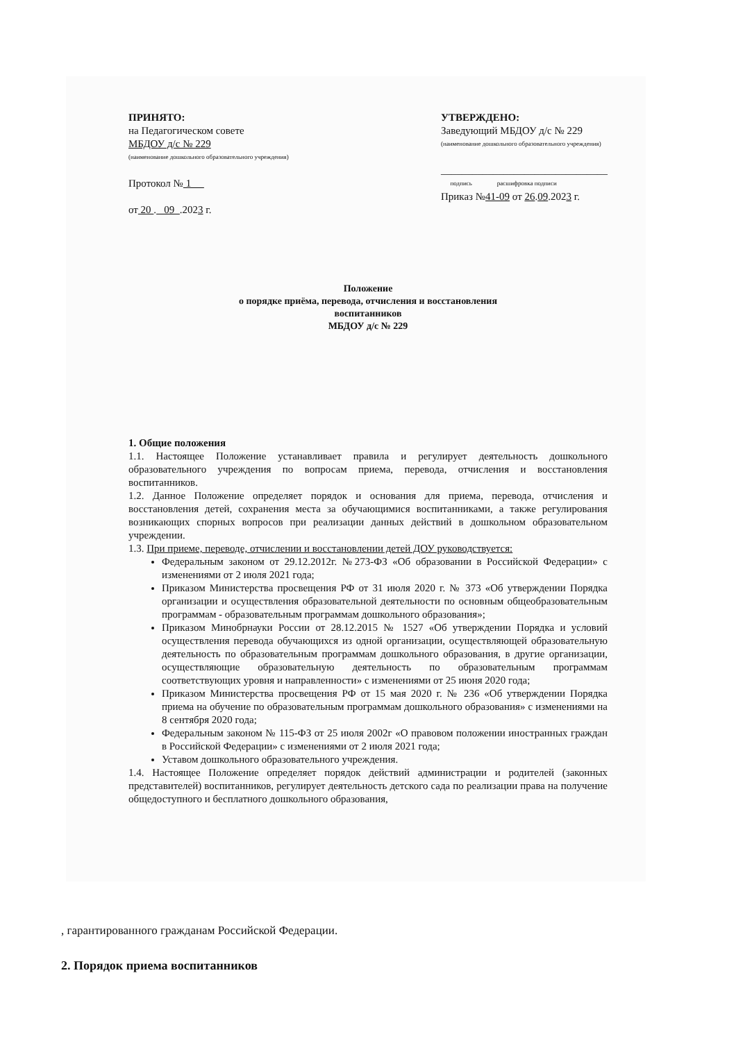ПРИНЯТО:
на Педагогическом совете
МБДОУ д/с № 229
(наименование дошкольного образовательного учреждения)
Протокол № 1
от 20 . 09 .2023 г.
УТВЕРЖДЕНО:
Заведующий МБДОУ д/с № 229
(наименование дошкольного образовательного учреждения)
________________________________
подпись расшифровка подписи
Приказ №41-09 от 26.09.2023 г.
Положение
о порядке приёма, перевода, отчисления и восстановления
воспитанников
МБДОУ д/с № 229
1. Общие положения
1.1. Настоящее Положение устанавливает правила и регулирует деятельность дошкольного образовательного учреждения по вопросам приема, перевода, отчисления и восстановления воспитанников.
1.2. Данное Положение определяет порядок и основания для приема, перевода, отчисления и восстановления детей, сохранения места за обучающимися воспитанниками, а также регулирования возникающих спорных вопросов при реализации данных действий в дошкольном образовательном учреждении.
1.3. При приеме, переводе, отчислении и восстановлении детей ДОУ руководствуется:
Федеральным законом от 29.12.2012г. №273-ФЗ «Об образовании в Российской Федерации» с изменениями от 2 июля 2021 года;
Приказом Министерства просвещения РФ от 31 июля 2020 г. № 373 «Об утверждении Порядка организации и осуществления образовательной деятельности по основным общеобразовательным программам - образовательным программам дошкольного образования»;
Приказом Минобрнауки России от 28.12.2015 № 1527 «Об утверждении Порядка и условий осуществления перевода обучающихся из одной организации, осуществляющей образовательную деятельность по образовательным программам дошкольного образования, в другие организации, осуществляющие образовательную деятельность по образовательным программам соответствующих уровня и направленности» с изменениями от 25 июня 2020 года;
Приказом Министерства просвещения РФ от 15 мая 2020 г. № 236 «Об утверждении Порядка приема на обучение по образовательным программам дошкольного образования» с изменениями на 8 сентября 2020 года;
Федеральным законом № 115-ФЗ от 25 июля 2002г «О правовом положении иностранных граждан в Российской Федерации» с изменениями от 2 июля 2021 года;
Уставом дошкольного образовательного учреждения.
1.4. Настоящее Положение определяет порядок действий администрации и родителей (законных представителей) воспитанников, регулирует деятельность детского сада по реализации права на получение общедоступного и бесплатного дошкольного образования,
, гарантированного гражданам Российской Федерации.
2. Порядок приема воспитанников